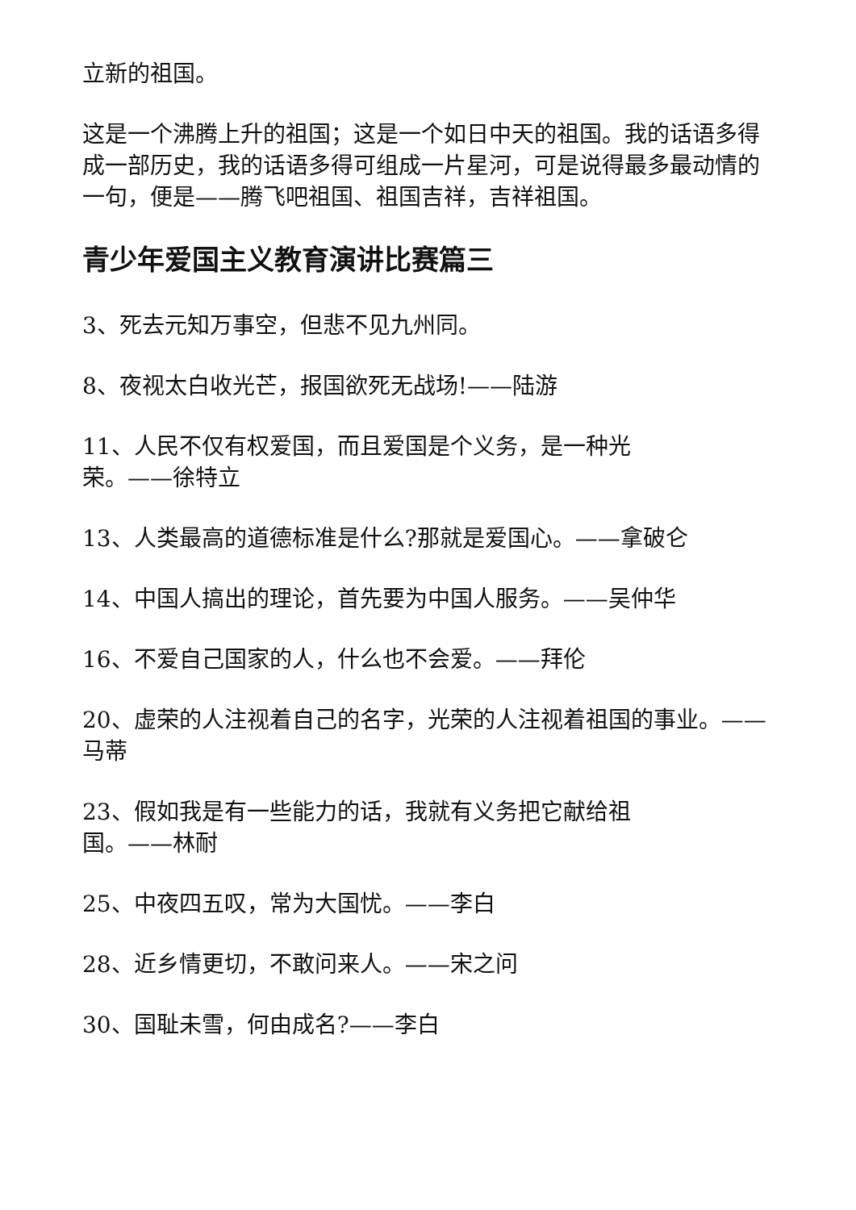立新的祖国。
这是一个沸腾上升的祖国；这是一个如日中天的祖国。我的话语多得成一部历史，我的话语多得可组成一片星河，可是说得最多最动情的一句，便是——腾飞吧祖国、祖国吉祥，吉祥祖国。
青少年爱国主义教育演讲比赛篇三
3、死去元知万事空，但悲不见九州同。
8、夜视太白收光芒，报国欲死无战场!——陆游
11、人民不仅有权爱国，而且爱国是个义务，是一种光
荣。——徐特立
13、人类最高的道德标准是什么?那就是爱国心。——拿破仑
14、中国人搞出的理论，首先要为中国人服务。——吴仲华
16、不爱自己国家的人，什么也不会爱。——拜伦
20、虚荣的人注视着自己的名字，光荣的人注视着祖国的事业。——马蒂
23、假如我是有一些能力的话，我就有义务把它献给祖
国。——林耐
25、中夜四五叹，常为大国忧。——李白
28、近乡情更切，不敢问来人。——宋之问
30、国耻未雪，何由成名?——李白